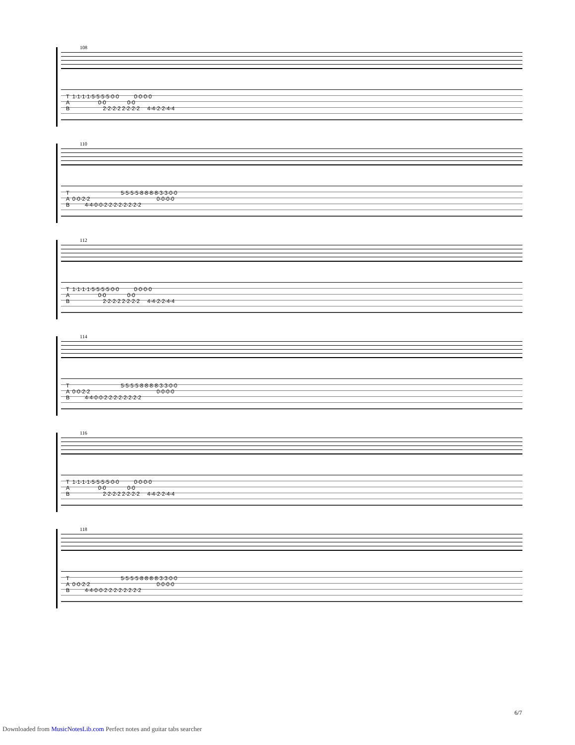108
T 1-1-1-1-5-5-5-5-0-0 0-0-0-0 A 0-0 0-0 B 2-2-2-2 2-2-2-2 4-4-2-2-4-4
110
T 5-5-5-5-8-8-8-8-3-3-0-0 A 0-0-2-2 0-0-0-0 B 4-4-0-0-2-2-2-2-2-2-2-2
112
T 1-1-1-1-5-5-5-5-0-0 0-0-0-0 A 0-0 0-0 B 2-2-2-2 2-2-2-2 4-4-2-2-4-4
114
T 5-5-5-5-8-8-8-8-3-3-0-0 A 0-0-2-2 0-0-0-0 B 4-4-0-0-2-2-2-2-2-2-2-2
116
T 1-1-1-1-5-5-5-5-0-0 0-0-0-0 A 0-0 0-0 B 2-2-2-2 2-2-2-2 4-4-2-2-4-4
118
T 5-5-5-5-8-8-8-8-3-3-0-0 A 0-0-2-2 0-0-0-0 B 4-4-0-0-2-2-2-2-2-2-2-2
6/7
Downloaded from MusicNotesLib.com Perfect notes and guitar tabs searcher